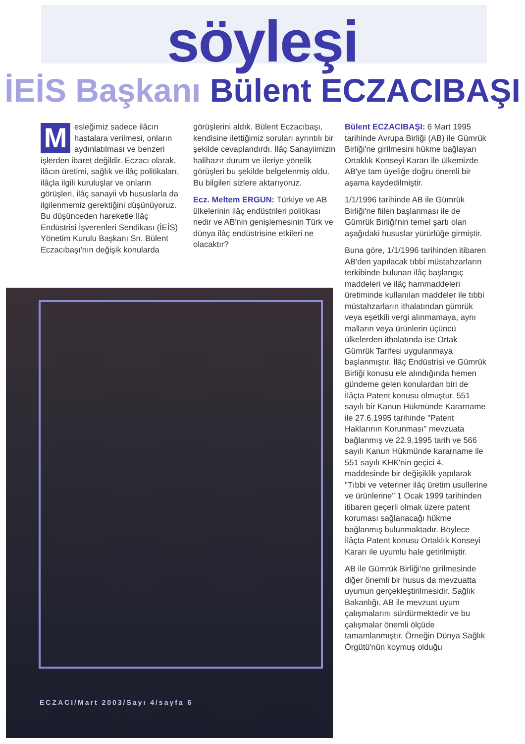söyleşi
İEİS Başkanı Bülent ECZACIBAŞI
Mesleğimiz sadece ilâcın hastalara verilmesi, onların aydınlatılması ve benzeri işlerden ibaret değildir. Eczacı olarak, ilâcın üretimi, sağlık ve ilâç politikaları, ilâçla ilgili kuruluşlar ve onların görüşleri, ilâç sanayii vb hususlarla da ilgilenmemiz gerektiğini düşünüyoruz. Bu düşünceden hareketle İlâç Endüstrisi İşverenleri Sendikası (İEİS) Yönetim Kurulu Başkanı Sn. Bülent Eczacıbaşı'nın değişik konularda
görüşlerini aldık. Bülent Eczacıbaşı, kendisine ilettiğimiz soruları ayrıntılı bir şekilde cevaplandırdı. İlâç Sanayiimizin halihazır durum ve ileriye yönelik görüşleri bu şekilde belgelenmiş oldu. Bu bilgileri sizlere aktarıyoruz.
Ecz. Meltem ERGUN: Türkiye ve AB ülkelerinin ilâç endüstrileri politikası nedir ve AB'nin genişlemesinin Türk ve dünya ilâç endüstrisine etkileri ne olacaktır?
Bülent ECZACIBAŞI: 6 Mart 1995 tarihinde Avrupa Birliği (AB) ile Gümrük Birliği'ne girilmesini hükme bağlayan Ortaklık Konseyi Kararı ile ülkemizde AB'ye tam üyeliğe doğru önemli bir aşama kaydedilmiştir.
1/1/1996 tarihinde AB ile Gümrük Birliği'ne fiilen başlanması ile de Gümrük Birliği'nin temel şartı olan aşağıdaki hususlar yürürlüğe girmiştir.
Buna göre, 1/1/1996 tarihinden itibaren AB'den yapılacak tıbbi müstahzarların terkibinde bulunan ilâç başlangıç maddeleri ve ilâç hammaddeleri üretiminde kullanılan maddeler ile tıbbi müstahzarların ithalatından gümrük veya eşetkili vergi alınmamaya, aynı malların veya ürünlerin üçüncü ülkelerden ithalatında ise Ortak Gümrük Tarifesi uygulanmaya başlanmıştır. İlâç Endüstrisi ve Gümrük Birliği konusu ele alındığında hemen gündeme gelen konulardan biri de İlâçta Patent konusu olmuştur. 551 sayılı bir Kanun Hükmünde Kararname ile 27.6.1995 tarihinde "Patent Haklarının Korunması" mevzuata bağlanmış ve 22.9.1995 tarih ve 566 sayılı Kanun Hükmünde kararname ile 551 sayılı KHK'nin geçici 4. maddesinde bir değişiklik yapılarak "Tıbbi ve veteriner ilâç üretim usullerine ve ürünlerine" 1 Ocak 1999 tarihinden itibaren geçerli olmak üzere patent koruması sağlanacağı hükme bağlanmış bulunmaktadır. Böylece İlâçta Patent konusu Ortaklık Konseyi Kararı ile uyumlu hale getirilmiştir.
AB ile Gümrük Birliği'ne girilmesinde diğer önemli bir husus da mevzuatta uyumun gerçekleştirilmesidir. Sağlık Bakanlığı, AB ile mevzuat uyum çalışmalarını sürdürmektedir ve bu çalışmalar önemli ölçüde tamamlanmıştır. Örneğin Dünya Sağlık Örgütü'nün koymuş olduğu
ECZACI/Mart 2003/Sayı 4/sayfa 6